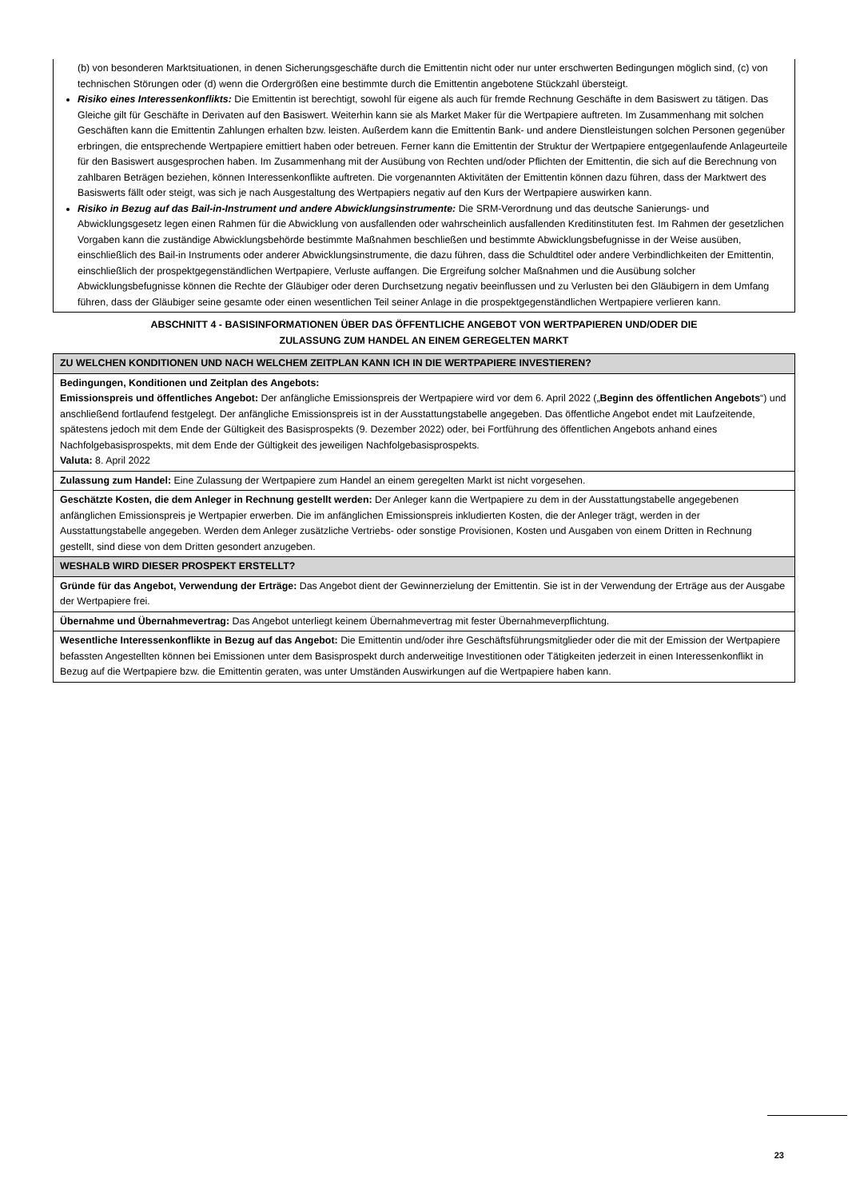(b) von besonderen Marktsituationen, in denen Sicherungsgeschäfte durch die Emittentin nicht oder nur unter erschwerten Bedingungen möglich sind, (c) von technischen Störungen oder (d) wenn die Ordergrößen eine bestimmte durch die Emittentin angebotene Stückzahl übersteigt.
Risiko eines Interessenkonflikts: Die Emittentin ist berechtigt, sowohl für eigene als auch für fremde Rechnung Geschäfte in dem Basiswert zu tätigen. Das Gleiche gilt für Geschäfte in Derivaten auf den Basiswert. Weiterhin kann sie als Market Maker für die Wertpapiere auftreten. Im Zusammenhang mit solchen Geschäften kann die Emittentin Zahlungen erhalten bzw. leisten. Außerdem kann die Emittentin Bank- und andere Dienstleistungen solchen Personen gegenüber erbringen, die entsprechende Wertpapiere emittiert haben oder betreuen. Ferner kann die Emittentin der Struktur der Wertpapiere entgegenlaufende Anlageurteile für den Basiswert ausgesprochen haben. Im Zusammenhang mit der Ausübung von Rechten und/oder Pflichten der Emittentin, die sich auf die Berechnung von zahlbaren Beträgen beziehen, können Interessenkonflikte auftreten. Die vorgenannten Aktivitäten der Emittentin können dazu führen, dass der Marktwert des Basiswerts fällt oder steigt, was sich je nach Ausgestaltung des Wertpapiers negativ auf den Kurs der Wertpapiere auswirken kann.
Risiko in Bezug auf das Bail-in-Instrument und andere Abwicklungsinstrumente: Die SRM-Verordnung und das deutsche Sanierungs- und Abwicklungsgesetz legen einen Rahmen für die Abwicklung von ausfallenden oder wahrscheinlich ausfallenden Kreditinstituten fest. Im Rahmen der gesetzlichen Vorgaben kann die zuständige Abwicklungsbehörde bestimmte Maßnahmen beschließen und bestimmte Abwicklungsbefugnisse in der Weise ausüben, einschließlich des Bail-in Instruments oder anderer Abwicklungsinstrumente, die dazu führen, dass die Schuldtitel oder andere Verbindlichkeiten der Emittentin, einschließlich der prospektgegenständlichen Wertpapiere, Verluste auffangen. Die Ergreifung solcher Maßnahmen und die Ausübung solcher Abwicklungsbefugnisse können die Rechte der Gläubiger oder deren Durchsetzung negativ beeinflussen und zu Verlusten bei den Gläubigern in dem Umfang führen, dass der Gläubiger seine gesamte oder einen wesentlichen Teil seiner Anlage in die prospektgegenständlichen Wertpapiere verlieren kann.
ABSCHNITT 4 - BASISINFORMATIONEN ÜBER DAS ÖFFENTLICHE ANGEBOT VON WERTPAPIEREN UND/ODER DIE
ZULASSUNG ZUM HANDEL AN EINEM GEREGELTEN MARKT
ZU WELCHEN KONDITIONEN UND NACH WELCHEM ZEITPLAN KANN ICH IN DIE WERTPAPIERE INVESTIEREN?
Bedingungen, Konditionen und Zeitplan des Angebots:
Emissionspreis und öffentliches Angebot: Der anfängliche Emissionspreis der Wertpapiere wird vor dem 6. April 2022 („Beginn des öffentlichen Angebots“) und anschließend fortlaufend festgelegt. Der anfängliche Emissionspreis ist in der Ausstattungstabelle angegeben. Das öffentliche Angebot endet mit Laufzeitende, spätestens jedoch mit dem Ende der Gültigkeit des Basisprospekts (9. Dezember 2022) oder, bei Fortführung des öffentlichen Angebots anhand eines Nachfolgebasisprospekts, mit dem Ende der Gültigkeit des jeweiligen Nachfolgebasisprospekts.
Valuta: 8. April 2022
Zulassung zum Handel: Eine Zulassung der Wertpapiere zum Handel an einem geregelten Markt ist nicht vorgesehen.
Geschätzte Kosten, die dem Anleger in Rechnung gestellt werden: Der Anleger kann die Wertpapiere zu dem in der Ausstattungstabelle angegebenen anfänglichen Emissionspreis je Wertpapier erwerben. Die im anfänglichen Emissionspreis inkludierten Kosten, die der Anleger trägt, werden in der Ausstattungstabelle angegeben. Werden dem Anleger zusätzliche Vertriebs- oder sonstige Provisionen, Kosten und Ausgaben von einem Dritten in Rechnung gestellt, sind diese von dem Dritten gesondert anzugeben.
WESHALB WIRD DIESER PROSPEKT ERSTELLT?
Gründe für das Angebot, Verwendung der Erträge: Das Angebot dient der Gewinnerzielung der Emittentin. Sie ist in der Verwendung der Erträge aus der Ausgabe der Wertpapiere frei.
Übernahme und Übernahmevertrag: Das Angebot unterliegt keinem Übernahmevertrag mit fester Übernahmeverpflichtung.
Wesentliche Interessenkonflikte in Bezug auf das Angebot: Die Emittentin und/oder ihre Geschäftsführungsmitglieder oder die mit der Emission der Wertpapiere befassten Angestellten können bei Emissionen unter dem Basisprospekt durch anderweitige Investitionen oder Tätigkeiten jederzeit in einen Interessenkonflikt in Bezug auf die Wertpapiere bzw. die Emittentin geraten, was unter Umständen Auswirkungen auf die Wertpapiere haben kann.
23